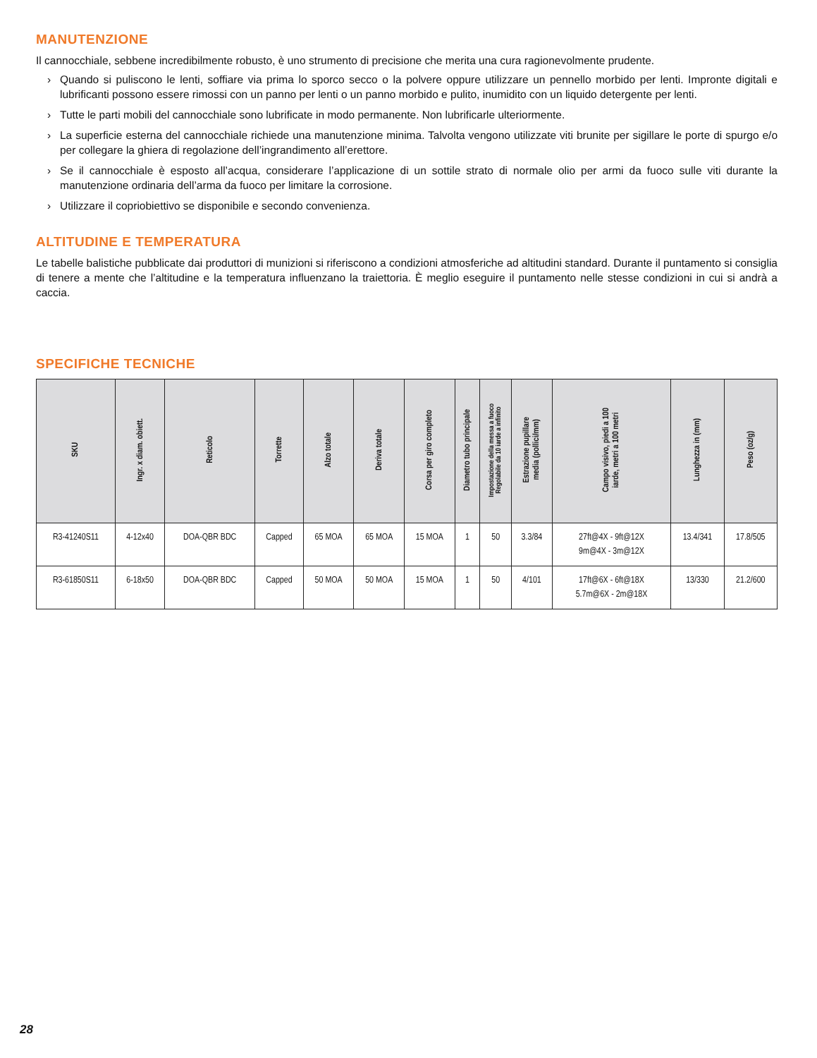MANUTENZIONE
Il cannocchiale, sebbene incredibilmente robusto, è uno strumento di precisione che merita una cura ragionevolmente prudente.
› Quando si puliscono le lenti, soffiare via prima lo sporco secco o la polvere oppure utilizzare un pennello morbido per lenti. Impronte digitali e lubrificanti possono essere rimossi con un panno per lenti o un panno morbido e pulito, inumidito con un liquido detergente per lenti.
› Tutte le parti mobili del cannocchiale sono lubrificate in modo permanente. Non lubrificarle ulteriormente.
› La superficie esterna del cannocchiale richiede una manutenzione minima. Talvolta vengono utilizzate viti brunite per sigillare le porte di spurgo e/o per collegare la ghiera di regolazione dell’ingrandimento all’erettore.
› Se il cannocchiale è esposto all’acqua, considerare l’applicazione di un sottile strato di normale olio per armi da fuoco sulle viti durante la manutenzione ordinaria dell’arma da fuoco per limitare la corrosione.
› Utilizzare il copriobiettivo se disponibile e secondo convenienza.
ALTITUDINE E TEMPERATURA
Le tabelle balistiche pubblicate dai produttori di munizioni si riferiscono a condizioni atmosferiche ad altitudini standard. Durante il puntamento si consiglia di tenere a mente che l’altitudine e la temperatura influenzano la traiettoria. È meglio eseguire il puntamento nelle stesse condizioni in cui si andrà a caccia.
SPECIFICHE TECNICHE
| SKU | Ingr. x diam. obiett. | Reticolo | Torrette | Alzo totale | Deriva totale | Corsa per giro completo | Diametro tubo principale | Impostazione della messa a fuoco Regolabile da 10 iarde a infinito | Estrazione pupillare media (pollici/mm) | Campo visivo, piedi a 100 iarde, metri a 100 metri | Lunghezza in (mm) | Peso (oz/g) |
| --- | --- | --- | --- | --- | --- | --- | --- | --- | --- | --- | --- | --- |
| R3-41240S11 | 4-12x40 | DOA-QBR BDC | Capped | 65 MOA | 65 MOA | 15 MOA | 1 | 50 | 3.3/84 | 27ft@4X - 9ft@12X 9m@4X - 3m@12X | 13.4/341 | 17.8/505 |
| R3-61850S11 | 6-18x50 | DOA-QBR BDC | Capped | 50 MOA | 50 MOA | 15 MOA | 1 | 50 | 4/101 | 17ft@6X - 6ft@18X 5.7m@6X - 2m@18X | 13/330 | 21.2/600 |
28